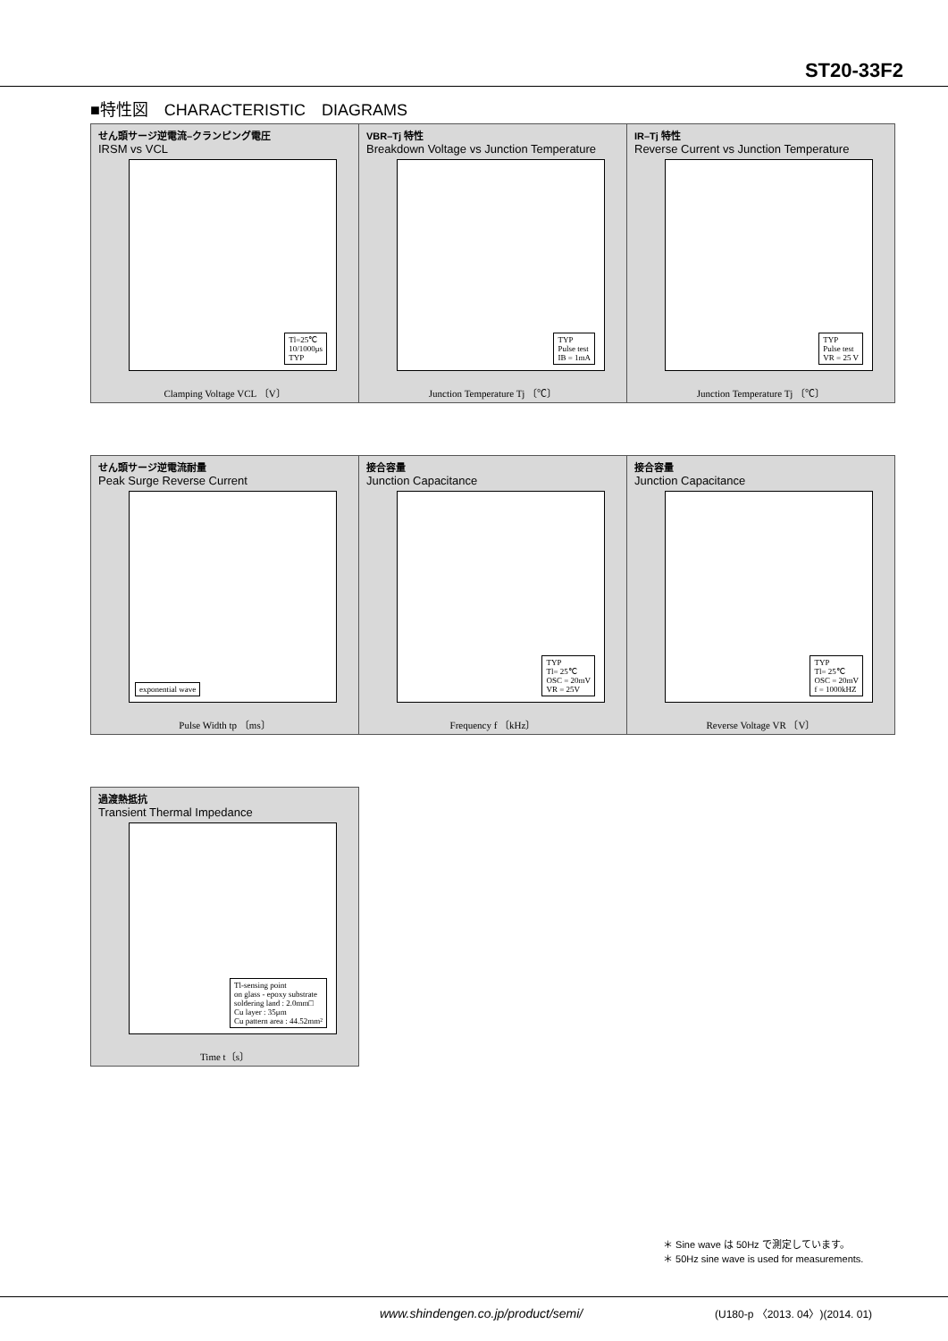ST20-33F2
■特性図　CHARACTERISTIC　DIAGRAMS
せん頭サージ逆電流–クランピング電圧
IRSM vs VCL
Tl=25℃
10/1000μs
TYP
Clamping Voltage VCL 〔V〕
VBR–Tj 特性
Breakdown Voltage vs Junction Temperature
TYP
Pulse test
IB = 1mA
Junction Temperature Tj 〔℃〕
IR–Tj 特性
Reverse Current vs Junction Temperature
TYP
Pulse test
VR = 25 V
Junction Temperature Tj 〔℃〕
せん頭サージ逆電流耐量
Peak Surge Reverse Current
exponential wave
Pulse Width tp 〔ms〕
接合容量
Junction Capacitance
TYP
Tl= 25℃
OSC = 20mV
VR = 25V
Frequency f 〔kHz〕
接合容量
Junction Capacitance
TYP
Tl= 25℃
OSC = 20mV
f = 1000kHZ
Reverse Voltage VR 〔V〕
過渡熱抵抗
Transient Thermal Impedance
Tl-sensing point
on glass - epoxy substrate
soldering land : 2.0mm□
Cu layer : 35μm
Cu pattern area : 44.52mm²
Time t〔s〕
＊ Sine wave は 50Hz で測定しています。
＊ 50Hz sine wave is used for measurements.
www.shindengen.co.jp/product/semi/ (U180-p 〈2013. 04〉)(2014. 01)